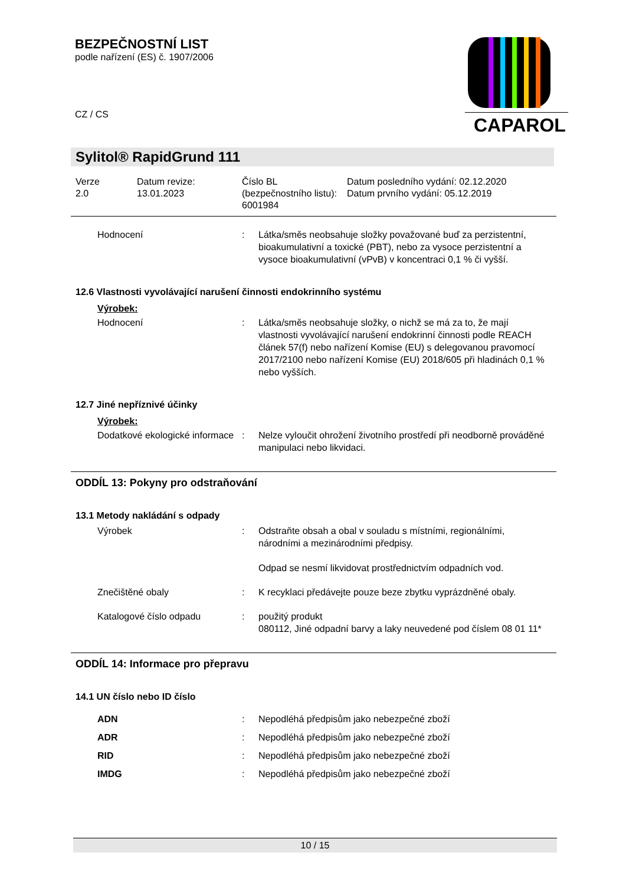BEZPEČNOSTNÍ LIST
podle nařízení (ES) č. 1907/2006
CZ / CS
CAPAROL
Sylitol® RapidGrund 111
Verze
2.0
Datum revize:
13.01.2023
Číslo BL (bezpečnostního listu):
6001984
Datum posledního vydání: 02.12.2020
Datum prvního vydání: 05.12.2019
Hodnocení : Látka/směs neobsahuje složky považované buď za perzistentní, bioakumulativní a toxické (PBT), nebo za vysoce perzistentní a vysoce bioakumulativní (vPvB) v koncentraci 0,1 % či vyšší.
12.6 Vlastnosti vyvolávající narušení činnosti endokrinního systému
Výrobek:
Hodnocení : Látka/směs neobsahuje složky, o nichž se má za to, že mají vlastnosti vyvolávající narušení endokrinní činnosti podle REACH článek 57(f) nebo nařízení Komise (EU) s delegovanou pravomocí 2017/2100 nebo nařízení Komise (EU) 2018/605 při hladinách 0,1 % nebo vyšších.
12.7 Jiné nepříznivé účinky
Výrobek:
Dodatkové ekologické informace
: Nelze vyloučit ohrožení životního prostředí při neodborně prováděné manipulaci nebo likvidaci.
ODDÍL 13: Pokyny pro odstraňování
13.1 Metody nakládání s odpady
Výrobek : Odstraňte obsah a obal v souladu s místními, regionálními, národními a mezinárodními předpisy.
Odpad se nesmí likvidovat prostřednictvím odpadních vod.
Znečištěné obaly : K recyklaci předávejte pouze beze zbytku vyprázdněné obaly.
Katalogové číslo odpadu : použitý produkt
080112, Jiné odpadní barvy a laky neuvedené pod číslem 08 01 11*
ODDÍL 14: Informace pro přepravu
14.1 UN číslo nebo ID číslo
ADN : Nepodléhá předpisům jako nebezpečné zboží
ADR : Nepodléhá předpisům jako nebezpečné zboží
RID : Nepodléhá předpisům jako nebezpečné zboží
IMDG : Nepodléhá předpisům jako nebezpečné zboží
10 / 15